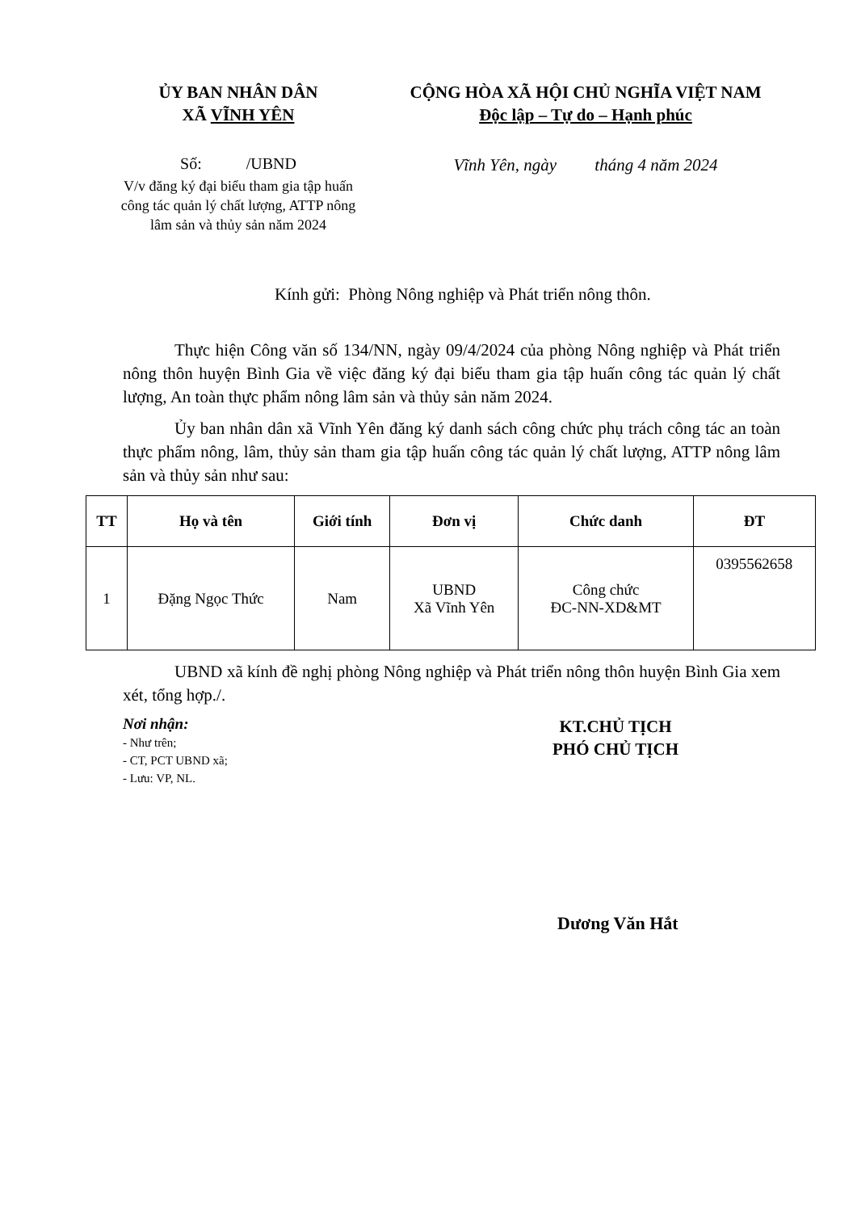ỦY BAN NHÂN DÂN
XÃ VĨNH YÊN
Số: /UBND
V/v đăng ký đại biểu tham gia tập huấn công tác quản lý chất lượng, ATTP nông lâm sản và thủy sản năm 2024
CỘNG HÒA XÃ HỘI CHỦ NGHĨA VIỆT NAM
Độc lập – Tự do – Hạnh phúc
Vĩnh Yên, ngày tháng 4 năm 2024
Kính gửi: Phòng Nông nghiệp và Phát triển nông thôn.
Thực hiện Công văn số 134/NN, ngày 09/4/2024 của phòng Nông nghiệp và Phát triển nông thôn huyện Bình Gia về việc đăng ký đại biểu tham gia tập huấn công tác quản lý chất lượng, An toàn thực phẩm nông lâm sản và thủy sản năm 2024.
Ủy ban nhân dân xã Vĩnh Yên đăng ký danh sách công chức phụ trách công tác an toàn thực phẩm nông, lâm, thủy sản tham gia tập huấn công tác quản lý chất lượng, ATTP nông lâm sản và thủy sản như sau:
| TT | Họ và tên | Giới tính | Đơn vị | Chức danh | ĐT |
| --- | --- | --- | --- | --- | --- |
| 1 | Đặng Ngọc Thức | Nam | UBND Xã Vĩnh Yên | Công chức ĐC-NN-XD&MT | 0395562658 |
UBND xã kính đề nghị phòng Nông nghiệp và Phát triển nông thôn huyện Bình Gia xem xét, tổng hợp./.
Nơi nhận:
- Như trên;
- CT, PCT UBND xã;
- Lưu: VP, NL.
KT.CHỦ TỊCH
PHÓ CHỦ TỊCH
Dương Văn Hắt